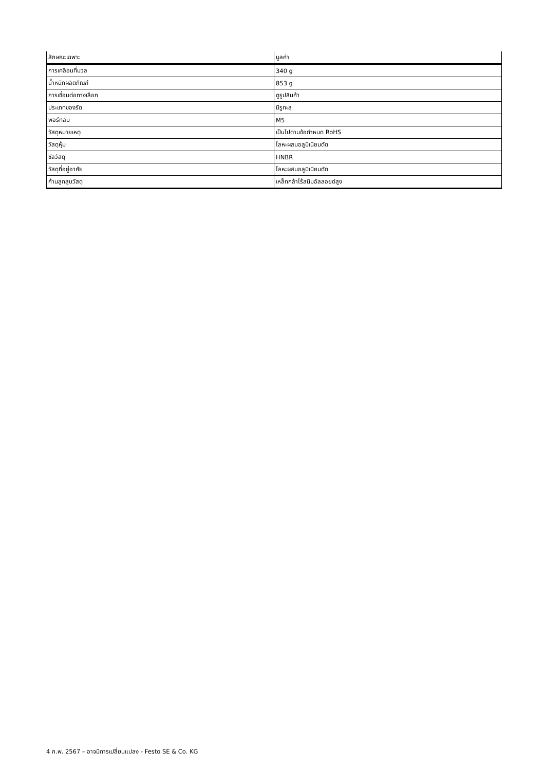| ลักษณะเฉพาะ | มูลค่า |
| --- | --- |
| การเคลื่อนที่มวล | 340 g |
| น้ำหนักผลิตภัณฑ์ | 853 g |
| การเชื่อมต่อทางเลือก | ดูรูปสินค้า |
| ประเภทของรัด | มีรูทะลุ |
| พอร์ทลม | M5 |
| วัสดุหมายเหตุ | เป็นไปตามข้อกำหนด RoHS |
| วัสดุหุ้ม | โลหะผสมอลูมิเนียมดัด |
| ซีลวัสดุ | HNBR |
| วัสดุที่อยู่อาศัย | โลหะผสมอลูมิเนียมดัด |
| ก้านลูกสูบวัสดุ | เหล็กกล้าไร้สนิมอัลลอยด์สูง |
4 ก.พ. 2567 – อาจมีการเปลี่ยนแปลง - Festo SE & Co. KG